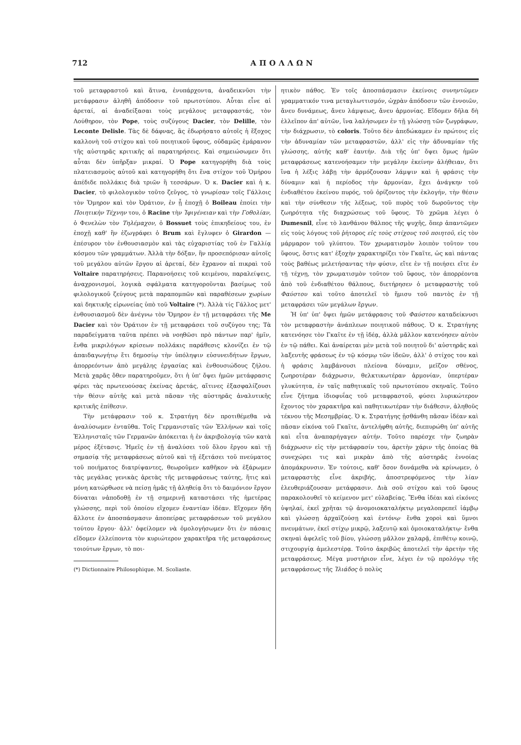712 ΑΠΟΛΛΩΝ
τοῦ μεταφραστοῦ καὶ ἅτινα, ἐνυπάρχοντα, ἀναδεικνῦσι τὴν μετάφρασιν ἀληθῆ ἀπόδοσιν τοῦ πρωτοτύπου. Αὗται εἶνε αἱ ἀρεταί, αἱ ἀναδείξασαι τοὺς μεγάλους μεταφραστάς, τὸν Λούθηρον, τὸν Pope, τοὺς συζύγους Dacier, τὸν Delille, τὸν Leconte Delisle. Τὰς δὲ δάφνας, ἃς ἐδωρήσατο αὐτοῖς ἡ ἔξοχος καλλονὴ τοῦ στίχου καὶ τοῦ ποιητικοῦ ὕφους, οὐδαμῶς ἐμάρανον τῆς αὐστηρᾶς κριτικῆς αἱ παρατηρήσεις. Καὶ σημειώσωμεν ὅτι αὗται δὲν ὑπῆρξαν μικραί. Ὁ Pope κατηγορήθη διὰ τοὺς πλατειασμοὺς αὐτοῦ καὶ κατηγορήθη ὅτι ἕνα στίχον τοῦ Ὁμήρου ἀπέδιδε πολλάκις διὰ τριῶν ἢ τεσσάρων. Ὁ κ. Dacier καὶ ἡ κ. Dacier, τὸ φιλολογικὸν τοῦτο ζεῦγος, τὸ γνωρίσαν τοῖς Γάλλοις τὸν Ὅμηρον καὶ τὸν Ὀράτιον, ἐν ᾗ ἐποχῇ ὁ Boileau ἐποίει τὴν Ποιητικὴν Τέχνην του, ὁ Racine τὴν Ἰφιγένειαν καὶ τὴν Γοθολίαν, ὁ Φενελὼν τὸν Τηλέμαχον, ὁ Bossuet τοὺς ἐπικηδείους του, ἐν ἐποχῇ καθ' ἣν ἐζωγράφει ὁ Brum καὶ ἔγλυφεν ὁ Girardon — ἐπέσυρον τὸν ἐνθουσιασμὸν καὶ τὰς εὐχαριστίας τοῦ ἐν Γαλλίᾳ κόσμου τῶν γραμμάτων. Ἀλλὰ τὴν δόξαν, ἣν προσεπόρισαν αὐτοῖς τοῦ μεγάλου αὐτῶν ἔργου αἱ ἀρεταί, δὲν ἔχρανον αἱ πικραὶ τοῦ Voltaire παρατηρήσεις. Παρανοήσεις τοῦ κειμένου, παραλείψεις, ἀναχρονισμοί, λογικὰ σφάλματα κατηγοροῦνται βασίμως τοῦ φιλολογικοῦ ζεύγους μετὰ παραπομπῶν καὶ παραθέσεων χωρίων καὶ δηκτικῆς εἰρωνείας ὑπὸ τοῦ Voltaire (*). Ἀλλὰ τίς Γάλλος μετ' ἐνθουσιασμοῦ δὲν ἀνέγνω τὸν Ὅμηρον ἐν τῇ μεταφράσει τῆς Me Dacier καὶ τὸν Ὀράτιον ἐν τῇ μεταφράσει τοῦ συζύγου της; Τὰ παραδείγματα ταῦτα πρέπει νὰ νοηθῶσι πρὸ πάντων παρ' ἡμῖν, ἔνθα μικριλόγων κρίσεων πολλάκις παράθεσις κλονίζει ἐν τῷ ἀπαιδαγωγήτῳ ἔτι δημοσίῳ τὴν ὑπόληψιν εὐσυνειδήτων ἔργων, ἀπορρεόντων ἀπὸ μεγάλης ἐργασίας καὶ ἐνθουσιώδους ζήλου. Μετὰ χαρᾶς ὅθεν παρατηροῦμεν, ὅτι ἡ ὑπ' ὄψει ἡμῶν μετάφρασις φέρει τὰς πρωτευούσας ἐκείνας ἀρετάς, αἵτινες ἐξασφαλίζουσι τὴν θέσιν αὐτῆς καὶ μετὰ πᾶσαν τῆς αὐστηρᾶς ἀναλυτικῆς κριτικῆς ἐπίθεσιν.
Τὴν μετάφρασιν τοῦ κ. Στρατήγη δὲν προτιθέμεθα νὰ ἀναλύσωμεν ἐνταῦθα. Τοῖς Γερμανισταῖς τῶν Ἑλλήνων καὶ τοῖς Ἑλληνισταῖς τῶν Γερμανῶν ἀπόκειται ἡ ἐν ἀκριβολογίᾳ τῶν κατὰ μέρος ἐξέτασις. Ἡμεῖς ἐν τῇ ἀναλύσει τοῦ ὅλου ἔργου καὶ τῇ σημασίᾳ τῆς μεταφράσεως αὐτοῦ καὶ τῇ ἐξετάσει τοῦ πνεύματος τοῦ ποιήματος διατρίψαντες, θεωροῦμεν καθῆκον νὰ ἐξάρωμεν τὰς μεγάλας γενικὰς ἀρετὰς τῆς μεταφράσεως ταύτης, ἥτις καὶ μόνη κατώρθωσε νὰ πείσῃ ἡμᾶς τῇ ἀληθείᾳ ὅτι τὸ δαιμόνιον ἔργον δύναται νἀποδοθῇ ἐν τῇ σημερινῇ καταστάσει τῆς ἡμετέρας γλώσσης, περὶ τοῦ ὁποίου εἴχομεν ἐναντίαν ἰδέαν. Εἴχομεν ἤδη ἄλλοτε ἐν ἀποσπάσμασιν ἀποπείρας μεταφράσεων τοῦ μεγάλου τούτου ἔργου· ἀλλ' ὀφείλομεν νὰ ὁμολογήσωμεν ὅτι ἐν πάσαις εἴδομεν ἐλλείποντα τὸν κυριώτερον χαρακτῆρα τῆς μεταφράσεως τοιούτων ἔργων, τὸ ποι-
(*) Dictionnaire Philosophique. M. Scoliaste.
ητικὸν πάθος. Ἐν τοῖς ἀποσπάσμασιν ἐκείνοις συνηντῶμεν γραμματικόν τινα μεταγλωττισμόν, ὠχρὰν ἀπόδοσιν τῶν ἐννοιῶν, ἄνευ δυνάμεως, ἄνευ λάμψεως, ἄνευ ἁρμονίας. Εἴδομεν δῆλα δὴ ἐλλεῖπον ἀπ' αὐτῶν, ἵνα λαλήσωμεν ἐν τῇ γλώσσῃ τῶν ζωγράφων, τὴν διάχρωσιν, τὸ coloris. Τοῦτο δὲν ἀπεδώκαμεν ἐν πρώτοις εἰς τὴν ἀδυναμίαν τῶν μεταφραστῶν, ἀλλ' εἰς τὴν ἀδυναμίαν τῆς γλώσσης, αὐτῆς καθ' ἑαυτήν. Διὰ τῆς ὑπ' ὄψει ὅμως ἡμῶν μεταφράσεως κατενοήσαμεν τὴν μεγάλην ἐκείνην ἀλήθειαν, ὅτι ἵνα ἡ λέξις λάβῃ τὴν ἁρμόζουσαν λάμψιν καὶ ἡ φράσις τὴν δύναμιν καὶ ἡ περίοδος τὴν ἁρμονίαν, ἔχει ἀνάγκην τοῦ ἐνδιαθέτου ἐκείνου πυρός, τοῦ ὁρίζοντος τὴν ἐκλογήν, τὴν θέσιν καὶ τὴν σύνθεσιν τῆς λέξεως, τοῦ πυρὸς τοῦ δωροῦντος τὴν ζωηρότητα τῆς διαχρώσεως τοῦ ὕφους. Τὸ χρῶμα λέγει ὁ Dumesnil, εἶνε τὸ λανθάνον θάλπος τῆς ψυχῆς, ὅπερ ἀπαντῶμεν εἰς τοὺς λόγους τοῦ ῥήτορος εἰς τοὺς στίχους τοῦ ποιητοῦ, εἰς τὸν μάρμαρον τοῦ γλύπτου. Τὸν χρωματισμὸν λοιπὸν τοῦτον του ὕφους, ὅστις κατ' ἐξοχὴν χαρακτηρίζει τὸν Γκαῖτε, ὡς καὶ πάντας τοὺς βαθέως μελετήσαντας τὴν φύσιν, εἴτε ἐν τῇ ποιήσει εἴτε ἐν τῇ τέχνῃ, τὸν χρωματισμὸν τοῦτον τοῦ ὕφους, τὸν ἀπορρέοντα ἀπὸ τοῦ ἐνδιαθέτου θάλπους, διετήρησεν ὁ μεταφραστὴς τοῦ Φαύστου καὶ τοῦτο ἀποτελεῖ τὸ ἥμισυ τοῦ παντὸς ἐν τῇ μεταφράσει τῶν μεγάλων ἔργων.
Ἡ ὑπ' ὑπ' ὄψει ἡμῶν μετάφρασις τοῦ Φαύστου καταδείκνυσι τὸν μεταφραστὴν ἀνάπλεων ποιητικοῦ πάθους. Ὁ κ. Στρατήγης κατενόησε τὸν Γκαῖτε ἐν τῇ ἰδέᾳ, ἀλλὰ μᾶλλον κατενόησεν αὐτὸν ἐν τῷ πάθει. Καὶ ἀναίρεται μὲν μετὰ τοῦ ποιητοῦ δι' αὐστηρᾶς καὶ λαξευτῆς φράσεως ἐν τῷ κόσμῳ τῶν ἰδεῶν, ἀλλ' ὁ στίχος του καὶ ἡ φράσις λαμβάνουσι πλείονα δύναμιν, μεῖζον σθένος, ζωηροτέραν διάχρωσιν, θελκτικωτέραν ἁρμονίαν, ὑπερτέραν γλυκύτητα, ἐν ταῖς παθητικαῖς τοῦ πρωτοτύπου σκηναῖς. Τοῦτο εἶνε ζήτημα ἰδιοφυΐας τοῦ μεταφραστοῦ, φύσει λυρικώτερον ἔχοντος τὸν χαρακτῆρα καὶ παθητικωτέραν τὴν διάθεσιν, ἀληθοῦς τέκνου τῆς Μεσημβρίας. Ὁ κ. Στρατήγης ᾐσθάνθη πᾶσαν ἰδέαν καὶ πᾶσαν εἰκόνα τοῦ Γκαῖτε, ἀντελήφθη αὐτῆς, διεπυρώθη ὑπ' αὐτῆς καὶ εἶτα ἀναπαρήγαγεν αὐτήν. Τοῦτο παρέσχε τὴν ζωηρὰν διάχρωσιν εἰς τὴν μετάφρασίν του, ἀρετὴν χάριν τῆς ὁποίας θὰ συνεχώρει τις καὶ μικρὰν ἀπὸ τῆς αὐστηρᾶς ἐννοίας ἀπομάκρυνσιν. Ἐν τούτοις, καθ' ὅσον δυνάμεθα νὰ κρίνωμεν, ὁ μεταφραστὴς εἶνε ἀκριβής, ἀποστρεφόμενος τὴν λίαν ἐλευθεριάζουσαν μετάφρασιν. Διὰ σοῦ στίχου καὶ τοῦ ὕφους παρακολουθεῖ τὸ κείμενον μετ' εὐλαβείας. Ἔνθα ἰδέαι καὶ εἰκόνες ὑψηλαί, ἐκεῖ χρῆται τῷ ἀνομοιοκαταλήκτῳ μεγαλοπρεπεῖ ἰάμβῳ καὶ γλώσσῃ ἀρχαϊζούσῃ καὶ ἐντόνῳ· ἔνθα χοροὶ καὶ ὕμνοι πνευμάτων, ἐκεῖ στίχῳ μικρῷ, λαξευτῷ καὶ ὁμοιοκαταλήκτῳ· ἔνθα σκηναὶ ἀφελεῖς τοῦ βίου, γλώσσῃ μᾶλλον χαλαρᾷ, ἐπιθέτῳ κοινῷ, στιχουργίᾳ ἀμελεστέρᾳ. Τοῦτο ἀκριβῶς ἀποτελεῖ τὴν ἀρετὴν τῆς μεταφράσεως. Μέγα μυστήριον εἶνε, λέγει ἐν τῷ προλόγῳ τῆς μεταφράσεως τῆς Ἰλιάδος ὁ πολὺς